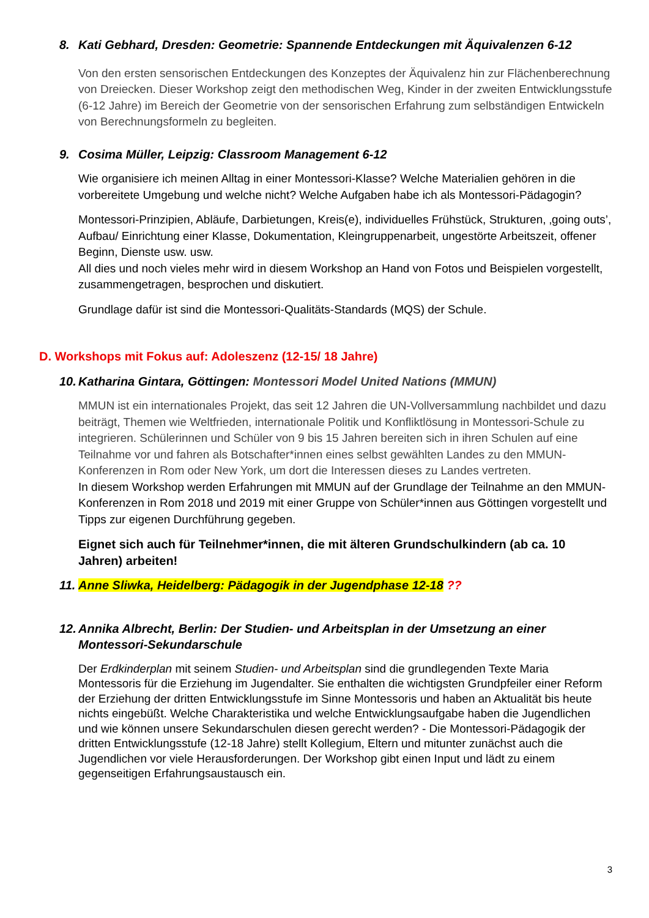8. Kati Gebhard, Dresden: Geometrie: Spannende Entdeckungen mit Äquivalenzen 6-12
Von den ersten sensorischen Entdeckungen des Konzeptes der Äquivalenz hin zur Flächenberechnung von Dreiecken. Dieser Workshop zeigt den methodischen Weg, Kinder in der zweiten Entwicklungsstufe (6-12 Jahre) im Bereich der Geometrie von der sensorischen Erfahrung zum selbständigen Entwickeln von Berechnungsformeln zu begleiten.
9. Cosima Müller, Leipzig: Classroom Management 6-12
Wie organisiere ich meinen Alltag in einer Montessori-Klasse? Welche Materialien gehören in die vorbereitete Umgebung und welche nicht? Welche Aufgaben habe ich als Montessori-Pädagogin?
Montessori-Prinzipien, Abläufe, Darbietungen, Kreis(e), individuelles Frühstück, Strukturen, ‚going outs’, Aufbau/ Einrichtung einer Klasse, Dokumentation, Kleingruppenarbeit, ungestörte Arbeitszeit, offener Beginn, Dienste usw. usw.
All dies und noch vieles mehr wird in diesem Workshop an Hand von Fotos und Beispielen vorgestellt, zusammengetragen, besprochen und diskutiert.
Grundlage dafür ist sind die Montessori-Qualitäts-Standards (MQS) der Schule.
D. Workshops mit Fokus auf: Adoleszenz (12-15/ 18 Jahre)
10. Katharina Gintara, Göttingen: Montessori Model United Nations (MMUN)
MMUN ist ein internationales Projekt, das seit 12 Jahren die UN-Vollversammlung nachbildet und dazu beiträgt, Themen wie Weltfrieden, internationale Politik und Konfliktlösung in Montessori-Schule zu integrieren. Schülerinnen und Schüler von 9 bis 15 Jahren bereiten sich in ihren Schulen auf eine Teilnahme vor und fahren als Botschafter*innen eines selbst gewählten Landes zu den MMUN-Konferenzen in Rom oder New York, um dort die Interessen dieses zu Landes vertreten.
In diesem Workshop werden Erfahrungen mit MMUN auf der Grundlage der Teilnahme an den MMUN-Konferenzen in Rom 2018 und 2019 mit einer Gruppe von Schüler*innen aus Göttingen vorgestellt und Tipps zur eigenen Durchführung gegeben.
Eignet sich auch für Teilnehmer*innen, die mit älteren Grundschulkindern (ab ca. 10 Jahren) arbeiten!
11. Anne Sliwka, Heidelberg: Pädagogik in der Jugendphase 12-18 ??
12. Annika Albrecht, Berlin: Der Studien- und Arbeitsplan in der Umsetzung an einer Montessori-Sekundarschule
Der Erdkinderplan mit seinem Studien- und Arbeitsplan sind die grundlegenden Texte Maria Montessoris für die Erziehung im Jugendalter. Sie enthalten die wichtigsten Grundpfeiler einer Reform der Erziehung der dritten Entwicklungsstufe im Sinne Montessoris und haben an Aktualität bis heute nichts eingebüßt. Welche Charakteristika und welche Entwicklungsaufgabe haben die Jugendlichen und wie können unsere Sekundarschulen diesen gerecht werden? - Die Montessori-Pädagogik der dritten Entwicklungsstufe (12-18 Jahre) stellt Kollegium, Eltern und mitunter zunächst auch die Jugendlichen vor viele Herausforderungen. Der Workshop gibt einen Input und lädt zu einem gegenseitigen Erfahrungsaustausch ein.
3